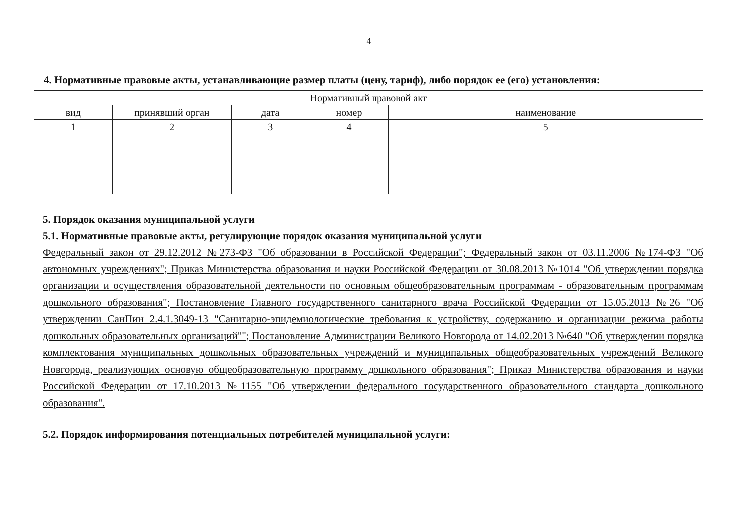4
4. Нормативные правовые акты, устанавливающие размер платы (цену, тариф), либо порядок ее (его) установления:
| Нормативный правовой акт | | | | |
| --- | --- | --- | --- | --- |
| вид | принявший орган | дата | номер | наименование |
| 1 | 2 | 3 | 4 | 5 |
5. Порядок оказания муниципальной услуги
5.1. Нормативные правовые акты, регулирующие порядок оказания муниципальной услуги
Федеральный закон от 29.12.2012 №273-ФЗ "Об образовании в Российской Федерации"; Федеральный закон от 03.11.2006 №174-ФЗ "Об автономных учреждениях"; Приказ Министерства образования и науки Российской Федерации от 30.08.2013 №1014 "Об утверждении порядка организации и осуществления образовательной деятельности по основным общеобразовательным программам - образовательным программам дошкольного образования"; Постановление Главного государственного санитарного врача Российской Федерации от 15.05.2013 №26 "Об утверждении СанПин 2.4.1.3049-13 "Санитарно-эпидемиологические требования к устройству, содержанию и организации режима работы дошкольных образовательных организаций""; Постановление Администрации Великого Новгорода от 14.02.2013 №640 "Об утверждении порядка комплектования муниципальных дошкольных образовательных учреждений и муниципальных общеобразовательных учреждений Великого Новгорода, реализующих основую общеобразовательную программу дошкольного образования"; Приказ Министерства образования и науки Российской Федерации от 17.10.2013 №1155 "Об утверждении федерального государственного образовательного стандарта дошкольного образования".
5.2. Порядок информирования потенциальных потребителей муниципальной услуги: